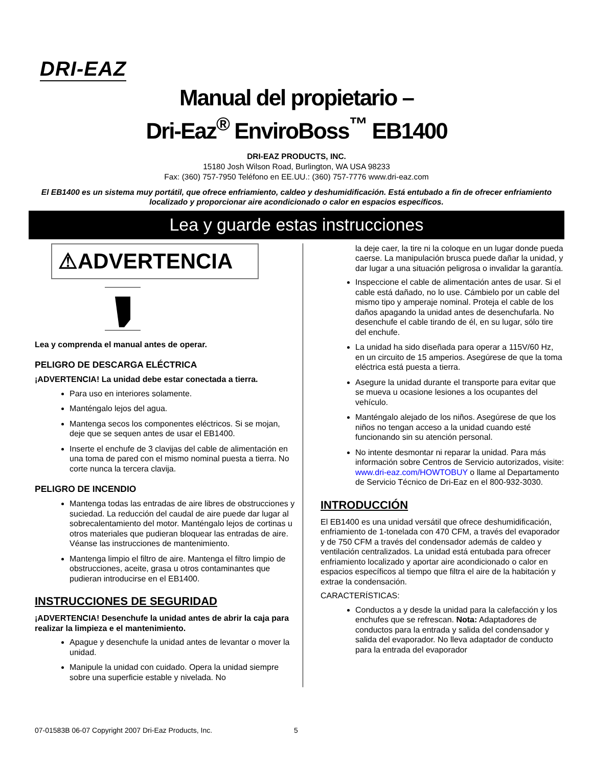DRI-EAZ
Manual del propietario –
Dri-Eaz<sup>®</sup> EnviroBoss<sup>™</sup> EB1400
DRI-EAZ PRODUCTS, INC.
15180 Josh Wilson Road, Burlington, WA USA 98233
Fax: (360) 757-7950 Teléfono en EE.UU.: (360) 757-7776 www.dri-eaz.com
El EB1400 es un sistema muy portátil, que ofrece enfriamiento, caldeo y deshumidificación. Está entubado a fin de ofrecer enfriamiento localizado y proporcionar aire acondicionado o calor en espacios específicos.
Lea y guarde estas instrucciones
⚠ADVERTENCIA
Lea y comprenda el manual antes de operar.
PELIGRO DE DESCARGA ELÉCTRICA
¡ADVERTENCIA! La unidad debe estar conectada a tierra.
Para uso en interiores solamente.
Manténgalo lejos del agua.
Mantenga secos los componentes eléctricos. Si se mojan, deje que se sequen antes de usar el EB1400.
Inserte el enchufe de 3 clavijas del cable de alimentación en una toma de pared con el mismo nominal puesta a tierra. No corte nunca la tercera clavija.
PELIGRO DE INCENDIO
Mantenga todas las entradas de aire libres de obstrucciones y suciedad. La reducción del caudal de aire puede dar lugar al sobrecalentamiento del motor. Manténgalo lejos de cortinas u otros materiales que pudieran bloquear las entradas de aire. Véanse las instrucciones de mantenimiento.
Mantenga limpio el filtro de aire. Mantenga el filtro limpio de obstrucciones, aceite, grasa u otros contaminantes que pudieran introducirse en el EB1400.
INSTRUCCIONES DE SEGURIDAD
¡ADVERTENCIA! Desenchufe la unidad antes de abrir la caja para realizar la limpieza e el mantenimiento.
Apague y desenchufe la unidad antes de levantar o mover la unidad.
Manipule la unidad con cuidado. Opera la unidad siempre sobre una superficie estable y nivelada. No
la deje caer, la tire ni la coloque en un lugar donde pueda caerse. La manipulación brusca puede dañar la unidad, y dar lugar a una situación peligrosa o invalidar la garantía.
Inspeccione el cable de alimentación antes de usar. Si el cable está dañado, no lo use. Cámbielo por un cable del mismo tipo y amperaje nominal. Proteja el cable de los daños apagando la unidad antes de desenchufarla. No desenchufe el cable tirando de él, en su lugar, sólo tire del enchufe.
La unidad ha sido diseñada para operar a 115V/60 Hz, en un circuito de 15 amperios. Asegúrese de que la toma eléctrica está puesta a tierra.
Asegure la unidad durante el transporte para evitar que se mueva u ocasione lesiones a los ocupantes del vehículo.
Manténgalo alejado de los niños. Asegúrese de que los niños no tengan acceso a la unidad cuando esté funcionando sin su atención personal.
No intente desmontar ni reparar la unidad. Para más información sobre Centros de Servicio autorizados, visite: www.dri-eaz.com/HOWTOBUY o llame al Departamento de Servicio Técnico de Dri-Eaz en el 800-932-3030.
INTRODUCCIÓN
El EB1400 es una unidad versátil que ofrece deshumidificación, enfriamiento de 1-tonelada con 470 CFM, a través del evaporador y de 750 CFM a través del condensador además de caldeo y ventilación centralizados. La unidad está entubada para ofrecer enfriamiento localizado y aportar aire acondicionado o calor en espacios específicos al tiempo que filtra el aire de la habitación y extrae la condensación.
CARACTERÍSTICAS:
Conductos a y desde la unidad para la calefacción y los enchufes que se refrescan. Nota: Adaptadores de conductos para la entrada y salida del condensador y salida del evaporador. No lleva adaptador de conducto para la entrada del evaporador
07-01583B 06-07 Copyright 2007 Dri-Eaz Products, Inc.
5